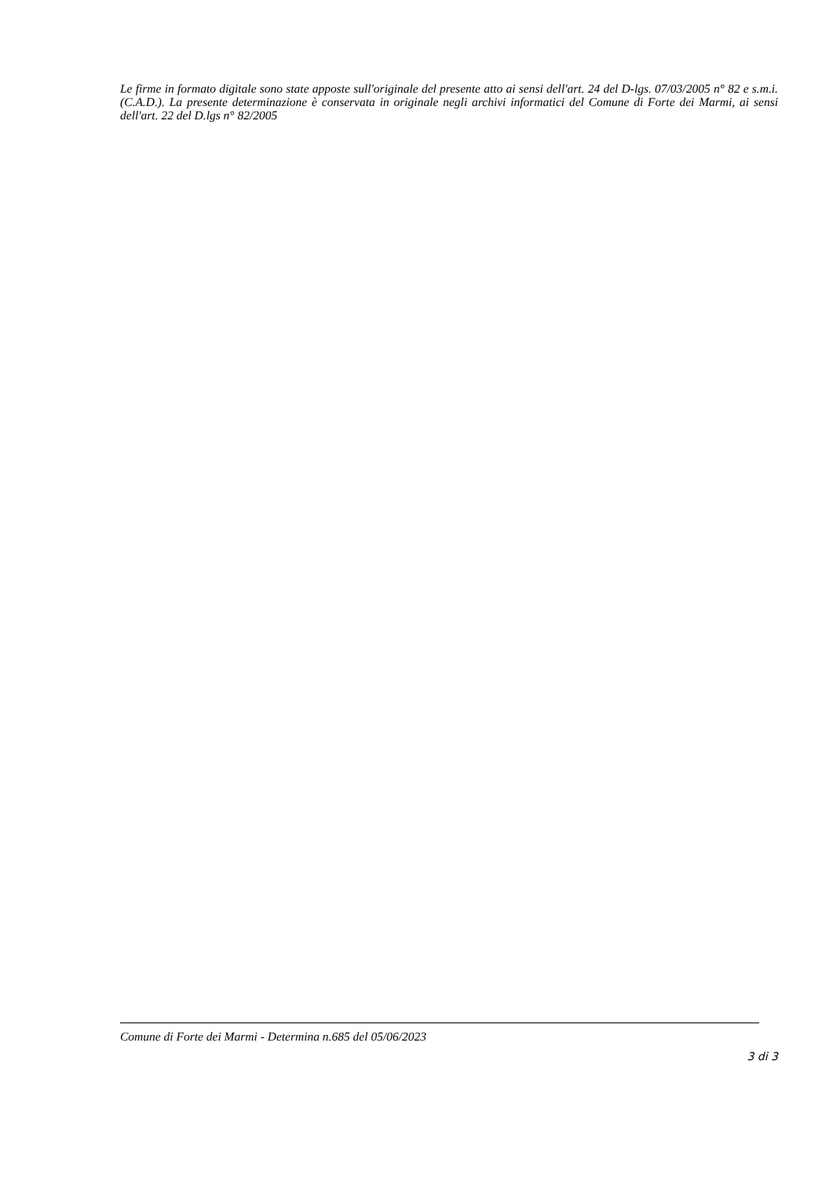Le firme in formato digitale sono state apposte sull'originale del presente atto ai sensi dell'art. 24 del D-lgs. 07/03/2005 n° 82 e s.m.i. (C.A.D.). La presente determinazione è conservata in originale negli archivi informatici del Comune di Forte dei Marmi, ai sensi dell'art. 22 del D.lgs n° 82/2005
Comune di Forte dei Marmi - Determina n.685 del 05/06/2023
3 di 3